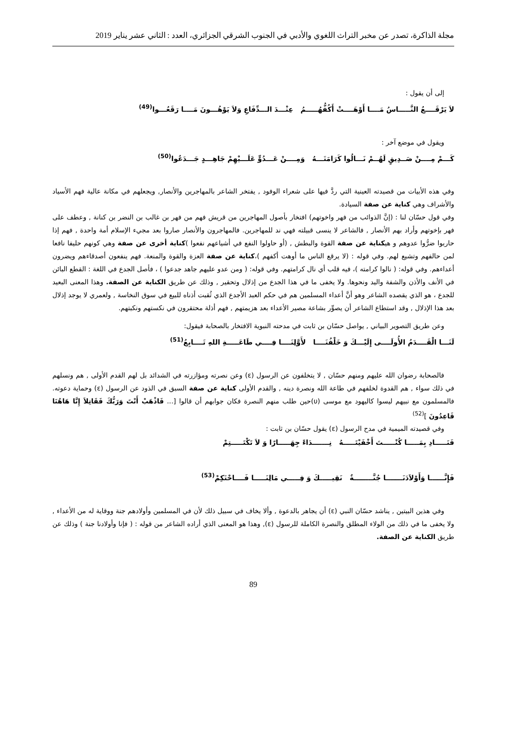مجلة الذاكرة، تصدر عن مخبر التراث اللغوي والأدبي في الجنوب الشرقي الجزائري، العدد : الثاني عشر يناير 2019
إلى أن يقول :
لاَ يَرْقَــــعُ النَّـــــاسُ مَــــا أَوْهَــــتْ أَكُفُّهُـــــمُ عِنْـــدَ الـــدِّفَاعِ وَلاَ يَوْهُـــونَ مَــــا رَقَعُـــوا<sup>(49)</sup>
ويقول في موضع آخر :
كَـــمْ مِــــنْ صَــدِيقٍ لَهُــمْ نَـــالُوا كَرَامَتَـــهُ وَمِــــنْ عَـــدُوٍّ عَلَـــيْهِمْ جَاهِـــدٍ جَـــدَعُوا<sup>(50)</sup>
وفي هذه الأبيات من قصيدته العينية التي ردَّ فيها على شعراء الوفود , يفتخر الشاعر بالمهاجرين والأنصار, ويجعلهم في مكانة عالية فهم الأسياد والأشراف وهي كناية عن صفة السيادة.
وفي قول حسّان لنا : (إنَّ الذوائب من فهر واخوتهم) افتخار بأصول المهاجرين من قريش فهم من فهر بن غالب بن النضر بن كنانة , وعطف على فهر بإخوتهم وأراد بهم الأنصار , فالشاعر لا ينسى قبيلته فهي ند للمهاجرين. فالمهاجرون والأنصار صاروا بعد مجيء الإسلام أمة واحدة , فهم إذا حاربوا ضرُّوا عدوهم و هيكناية عن صفة القوة والبطش , (أو حاولوا النفع في أشياعهم نفعوا )كناية أخرى عن صفة وهي كونهم حليفا نافعا لمن حالفهم وتشيع لهم. وفي قوله : (لا يرقع الناس ما أوهت أكفهم )،كناية عن صفة العزة والقوة والمنعة. فهم ينفعون أصدقاءهم ويضرون أعداءهم. وفي قوله: ( نالوا كرامته )، فيه قلب أي نال كرامتهم. وفي قوله: ( ومن عدو عليهم جاهد جدعوا ) ، فأصل الجدع في اللغة : القطع البائن في الأنف والأذن والشفة واليد ونحوها. ولا يخفى ما في هذا الجدع من إذلال وتحقير , وذلك عن طريق الكناية عن الصفة. وهذا المعنى البعيد للجدع ، هو الذي يقصده الشاعر وهو أنَّ أعداء المسلمين هم في حكم العبد الأجدع الذي ثُقبت أذناه للبيع في سوق النخاسة , ولعمري لا يوجد إذلال بعد هذا الإذلال , وقد استطاع الشاعر أن يصوِّر بشاعة مصير الأعداء بعد هزيمتهم , فهم أذلة محتقرون في نكستهم ونكبتهم.
وعن طريق التصوير البياني , يواصل حسّان بن ثابت في مدحته النبوية الافتخار بالصحابة فيقول:
لَنَـــا الْقَــــدَمُ الأُولَــــى إِلَيْـــكَ وَ خَلْفُنَــــا لأَوَّلِنَــــا فِــــي طَاعَـــــةِ اللهِ تَــــابِعُ<sup>(51)</sup>
فالصحابة رضوان الله عليهم ومنهم حسّان , لا يتخلفون عن الرسول (ε) وعن نصرته ومؤازرته في الشدائد بل لهم القدم الأولى , هم ونسلهم في ذلك سواء , هم القدوة لخلفهم في طاعة الله ونصرة دينه , والقدم الأولى كناية عن صفة السبق في الذود عن الرسول (ε) وحماية دعوته. فالمسلمون مع نبيهم ليسوا كاليهود مع موسى (υ)حين طلب منهم النصرة فكان جوابهم أن قالوا [... فَاذْهَبْ أَنْتَ وَرَبُّكَ فَقَاتِلاَ إِنَّا هَاهُنَا قَاعِدُونَ ]<sup>(52)</sup>
وفي قصيدته الميمية في مدح الرسول (ε) يقول حسّان بن ثابت :
فَنَـــــادِ بِمَـــــا كُنْـــــتَ أَخْفَيْتَـــــهُ نِـــــــدَاءً جِهَـــــارًا وَ لاَ تَكْتَـــــتِمْ
فَإِنَّــــــا وَأَوْلاَدَنَـــــــا جُنَّــــــــةٌ نَقِيـــــكَ وَ فِـــــي مَالِنَـــــا فَــــاحْتَكِمْ<sup>(53)</sup>
وفي هذين البيتين , يناشد حسّان النبي (ε) أن يجاهر بالدعوة , وألا يخاف في سبيل ذلك لأن في المسلمين وأولادهم جنة ووقاية له من الأعداء , ولا يخفى ما في ذلك من الولاء المطلق والنصرة الكاملة للرسول (ε), وهذا هو المعنى الذي أراده الشاعر من قوله : ( فإنا وأولادنا جنة ) وذلك عن طريق الكناية عن الصفة.
89